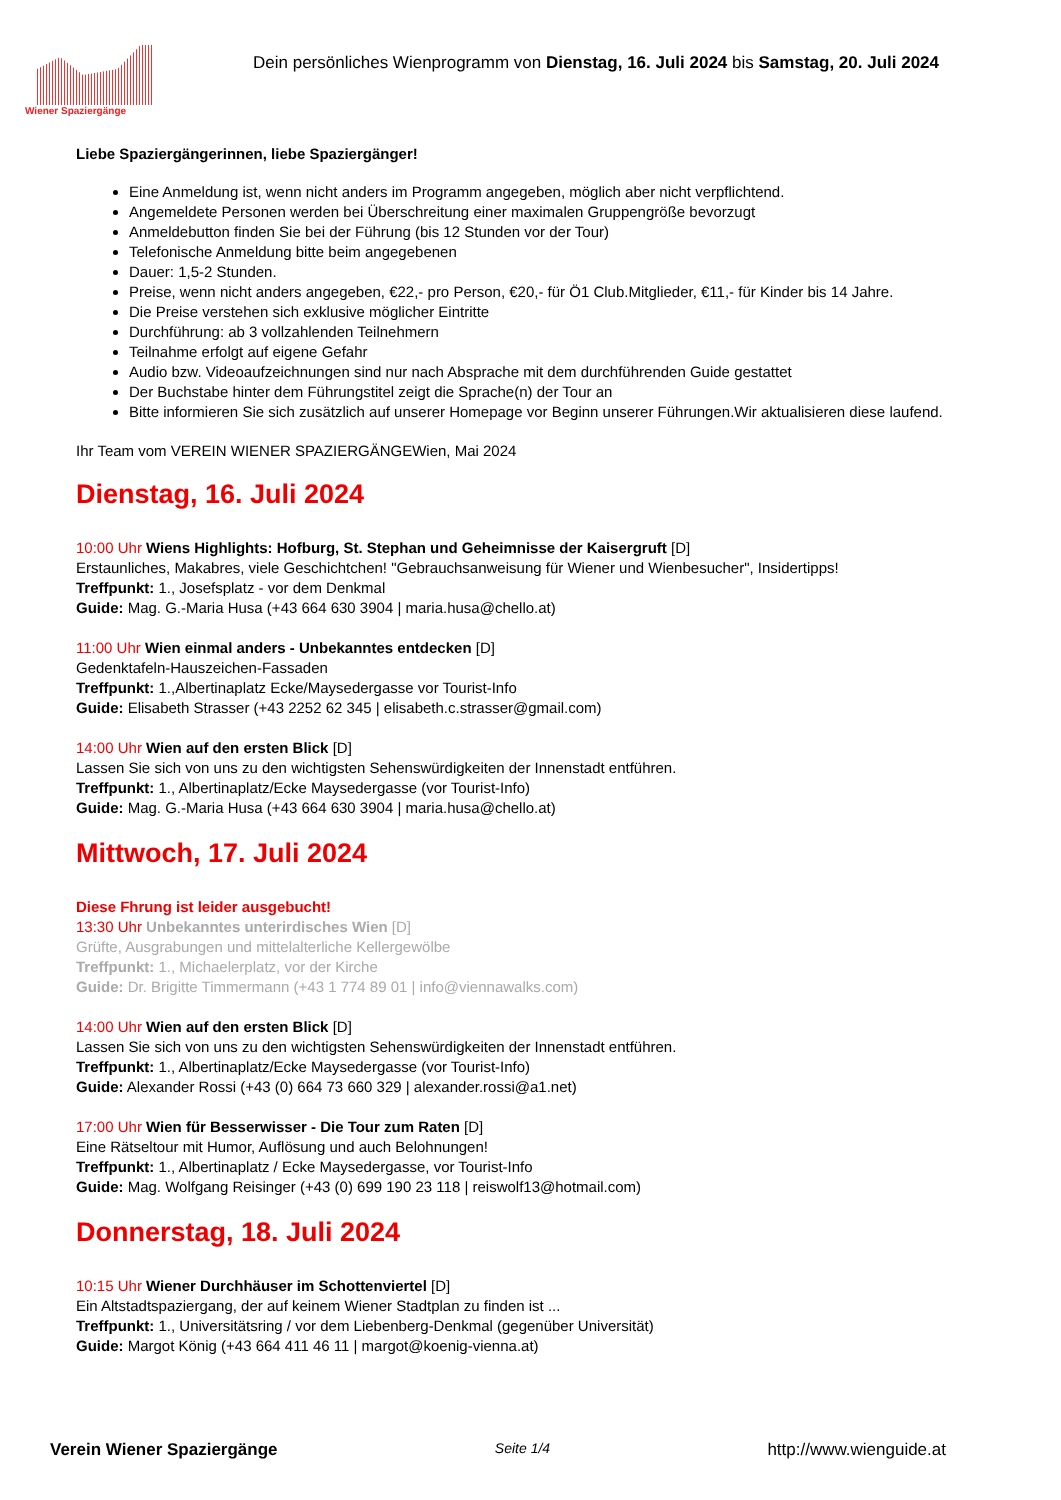Wiener Spaziergänge
Dein persönliches Wienprogramm von Dienstag, 16. Juli 2024 bis Samstag, 20. Juli 2024
Liebe Spaziergängerinnen, liebe Spaziergänger!
Eine Anmeldung ist, wenn nicht anders im Programm angegeben, möglich aber nicht verpflichtend.
Angemeldete Personen werden bei Überschreitung einer maximalen Gruppengröße bevorzugt
Anmeldebutton finden Sie bei der Führung (bis 12 Stunden vor der Tour)
Telefonische Anmeldung bitte beim angegebenen
Dauer: 1,5-2 Stunden.
Preise, wenn nicht anders angegeben, €22,- pro Person, €20,- für Ö1 Club.Mitglieder, €11,- für Kinder bis 14 Jahre.
Die Preise verstehen sich exklusive möglicher Eintritte
Durchführung: ab 3 vollzahlenden Teilnehmern
Teilnahme erfolgt auf eigene Gefahr
Audio bzw. Videoaufzeichnungen sind nur nach Absprache mit dem durchführenden Guide gestattet
Der Buchstabe hinter dem Führungstitel zeigt die Sprache(n) der Tour an
Bitte informieren Sie sich zusätzlich auf unserer Homepage vor Beginn unserer Führungen.Wir aktualisieren diese laufend.
Ihr Team vom VEREIN WIENER SPAZIERGÄNGEWien, Mai 2024
Dienstag, 16. Juli 2024
10:00 Uhr Wiens Highlights: Hofburg, St. Stephan und Geheimnisse der Kaisergruft [D]
Erstaunliches, Makabres, viele Geschichtchen! "Gebrauchsanweisung für Wiener und Wienbesucher", Insidertipps!
Treffpunkt: 1., Josefsplatz - vor dem Denkmal
Guide: Mag. G.-Maria Husa (+43 664 630 3904 | maria.husa@chello.at)
11:00 Uhr Wien einmal anders - Unbekanntes entdecken [D]
Gedenktafeln-Hauszeichen-Fassaden
Treffpunkt: 1.,Albertinaplatz Ecke/Maysedergasse vor Tourist-Info
Guide: Elisabeth Strasser (+43 2252 62 345 | elisabeth.c.strasser@gmail.com)
14:00 Uhr Wien auf den ersten Blick [D]
Lassen Sie sich von uns zu den wichtigsten Sehenswürdigkeiten der Innenstadt entführen.
Treffpunkt: 1., Albertinaplatz/Ecke Maysedergasse (vor Tourist-Info)
Guide: Mag. G.-Maria Husa (+43 664 630 3904 | maria.husa@chello.at)
Mittwoch, 17. Juli 2024
Diese Fhrung ist leider ausgebucht!
13:30 Uhr Unbekanntes unterirdisches Wien [D]
Grüfte, Ausgrabungen und mittelalterliche Kellergewölbe
Treffpunkt: 1., Michaelerplatz, vor der Kirche
Guide: Dr. Brigitte Timmermann (+43 1 774 89 01 | info@viennawalks.com)
14:00 Uhr Wien auf den ersten Blick [D]
Lassen Sie sich von uns zu den wichtigsten Sehenswürdigkeiten der Innenstadt entführen.
Treffpunkt: 1., Albertinaplatz/Ecke Maysedergasse (vor Tourist-Info)
Guide: Alexander Rossi (+43 (0) 664 73 660 329 | alexander.rossi@a1.net)
17:00 Uhr Wien für Besserwisser - Die Tour zum Raten [D]
Eine Rätseltour mit Humor, Auflösung und auch Belohnungen!
Treffpunkt: 1., Albertinaplatz / Ecke Maysedergasse, vor Tourist-Info
Guide: Mag. Wolfgang Reisinger (+43 (0) 699 190 23 118 | reiswolf13@hotmail.com)
Donnerstag, 18. Juli 2024
10:15 Uhr Wiener Durchhäuser im Schottenviertel [D]
Ein Altstadtspaziergang, der auf keinem Wiener Stadtplan zu finden ist ...
Treffpunkt: 1., Universitätsring / vor dem Liebenberg-Denkmal (gegenüber Universität)
Guide: Margot König (+43 664 411 46 11 | margot@koenig-vienna.at)
Verein Wiener Spaziergänge Seite 1/4 http://www.wienguide.at